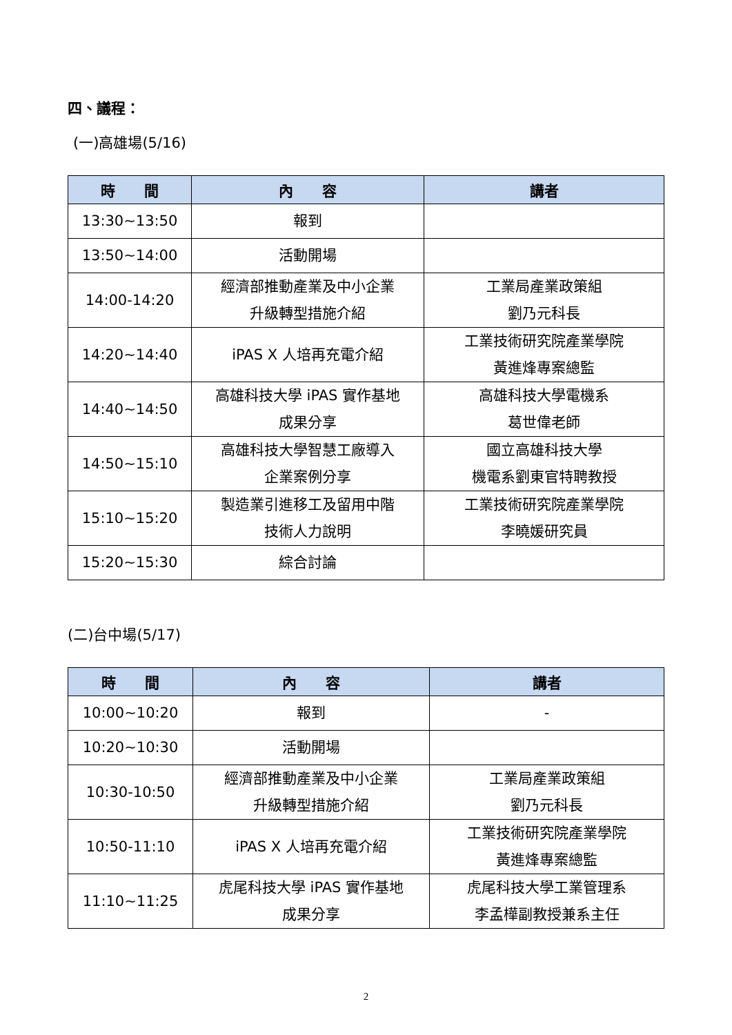四、議程：
(一)高雄場(5/16)
| 時 間 | 內 容 | 講者 |
| --- | --- | --- |
| 13:30~13:50 | 報到 | |
| 13:50~14:00 | 活動開場 | |
| 14:00-14:20 | 經濟部推動產業及中小企業 升級轉型措施介紹 | 工業局產業政策組 劉乃元科長 |
| 14:20~14:40 | iPAS X 人培再充電介紹 | 工業技術研究院產業學院 黃進烽專案總監 |
| 14:40~14:50 | 高雄科技大學 iPAS 實作基地 成果分享 | 高雄科技大學電機系 葛世偉老師 |
| 14:50~15:10 | 高雄科技大學智慧工廠導入 企業案例分享 | 國立高雄科技大學 機電系劉東官特聘教授 |
| 15:10~15:20 | 製造業引進移工及留用中階 技術人力說明 | 工業技術研究院產業學院 李曉媛研究員 |
| 15:20~15:30 | 綜合討論 | |
(二)台中場(5/17)
| 時 間 | 內 容 | 講者 |
| --- | --- | --- |
| 10:00~10:20 | 報到 | - |
| 10:20~10:30 | 活動開場 | |
| 10:30-10:50 | 經濟部推動產業及中小企業 升級轉型措施介紹 | 工業局產業政策組 劉乃元科長 |
| 10:50-11:10 | iPAS X 人培再充電介紹 | 工業技術研究院產業學院 黃進烽專案總監 |
| 11:10~11:25 | 虎尾科技大學 iPAS 實作基地 成果分享 | 虎尾科技大學工業管理系 李孟樺副教授兼系主任 |
2